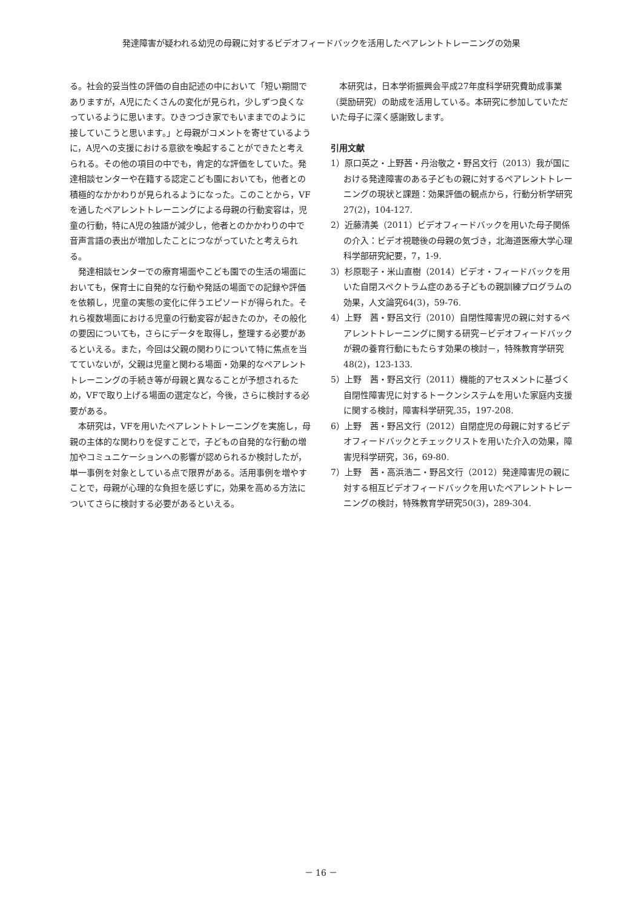発達障害が疑われる幼児の母親に対するビデオフィードバックを活用したペアレントトレーニングの効果
る。社会的妥当性の評価の自由記述の中において「短い期間でありますが，A児にたくさんの変化が見られ，少しずつ良くなっているように思います。ひきつづき家でもいままでのように接していこうと思います。」と母親がコメントを寄せているように，A児への支援における意欲を喚起することができたと考えられる。その他の項目の中でも，肯定的な評価をしていた。発達相談センターや在籍する認定こども園においても，他者との積極的なかかわりが見られるようになった。このことから，VFを通したペアレントトレーニングによる母親の行動変容は，児童の行動，特にA児の独語が減少し，他者とのかかわりの中で音声言語の表出が増加したことにつながっていたと考えられる。
発達相談センターでの療育場面やこども園での生活の場面においても，保育士に自発的な行動や発話の場面での記録や評価を依頼し，児童の実態の変化に伴うエピソードが得られた。それら複数場面における児童の行動変容が起きたのか，その般化の要因についても，さらにデータを取得し，整理する必要があるといえる。また，今回は父親の関わりについて特に焦点を当てていないが，父親は児童と関わる場面・効果的なペアレントトレーニングの手続き等が母親と異なることが予想されるため，VFで取り上げる場面の選定など，今後，さらに検討する必要がある。
本研究は，VFを用いたペアレントトレーニングを実施し，母親の主体的な関わりを促すことで，子どもの自発的な行動の増加やコミュニケーションへの影響が認められるか検討したが，単一事例を対象としている点で限界がある。活用事例を増やすことで，母親が心理的な負担を感じずに，効果を高める方法についてさらに検討する必要があるといえる。
本研究は，日本学術振興会平成27年度科学研究費助成事業（奨励研究）の助成を活用している。本研究に参加していただいた母子に深く感謝致します。
引用文献
1）原口英之・上野茜・丹治敬之・野呂文行（2013）我が国における発達障害のある子どもの親に対するペアレントトレーニングの現状と課題：効果評価の観点から，行動分析学研究27(2)，104-127.
2）近藤清美（2011）ビデオフィードバックを用いた母子関係の介入：ビデオ視聴後の母親の気づき，北海道医療大学心理科学部研究紀要，7，1-9.
3）杉原聡子・米山直樹（2014）ビデオ・フィードバックを用いた自閉スペクトラム症のある子どもの親訓練プログラムの効果，人文論究64(3)，59-76.
4）上野　茜・野呂文行（2010）自閉性障害児の親に対するペアレントトレーニングに関する研究－ビデオフィードバックが親の養育行動にもたらす効果の検討－，特殊教育学研究48(2)，123-133.
5）上野　茜・野呂文行（2011）機能的アセスメントに基づく自閉性障害児に対するトークンシステムを用いた家庭内支援に関する検討，障害科学研究,35，197-208.
6）上野　茜・野呂文行（2012）自閉症児の母親に対するビデオフィードバックとチェックリストを用いた介入の効果，障害児科学研究，36，69-80.
7）上野　茜・高浜浩二・野呂文行（2012）発達障害児の親に対する相互ビデオフィードバックを用いたペアレントトレーニングの検討，特殊教育学研究50(3)，289-304.
－ 16 －